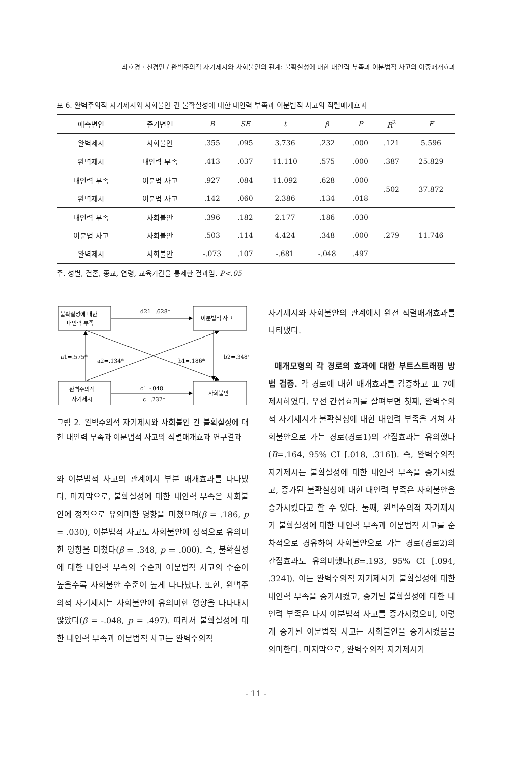최호경 · 신경민 / 완벽주의적 자기제시와 사회불안의 관계: 불확실성에 대한 내인력 부족과 이분법적 사고의 이중매개효과
표 6. 완벽주의적 자기제시와 사회불안 간 불확실성에 대한 내인력 부족과 이분법적 사고의 직렬매개효과
| 예측변인 | 준거변인 | B | SE | t | β | P | R<sup>2</sup> | F |
| --- | --- | --- | --- | --- | --- | --- | --- | --- |
| 완벽제시 | 사회불안 | .355 | .095 | 3.736 | .232 | .000 | .121 | 5.596 |
| 완벽제시 | 내인력 부족 | .413 | .037 | 11.110 | .575 | .000 | .387 | 25.829 |
| 내인력 부족 | 이분법 사고 | .927 | .084 | 11.092 | .628 | .000 | .502 | 37.872 |
| 완벽제시 | 이분법 사고 | .142 | .060 | 2.386 | .134 | .018 | | |
| 내인력 부족 | 사회불안 | .396 | .182 | 2.177 | .186 | .030 | .279 | 11.746 |
| 이분법 사고 | 사회불안 | .503 | .114 | 4.424 | .348 | .000 | | |
| 완벽제시 | 사회불안 | -.073 | .107 | -.681 | -.048 | .497 | | |
주. 성별, 결혼, 종교, 연령, 교육기간을 통제한 결과임. P<.05
불확실성에 대한
내인력 부족
이분법적 사고
완벽주의적
자기제시
사회불안
d21=.628*
a1=.575*
a2=.134*
b1=.186*
b2=.348*
c′=-.048
c=.232*
그림 2. 완벽주의적 자기제시와 사회불안 간 불확실성에 대한 내인력 부족과 이분법적 사고의 직렬매개효과 연구결과
와 이분법적 사고의 관계에서 부분 매개효과를 나타냈다. 마지막으로, 불확실성에 대한 내인력 부족은 사회불안에 정적으로 유의미한 영향을 미쳤으며(β = .186, p = .030), 이분법적 사고도 사회불안에 정적으로 유의미한 영향을 미쳤다(β = .348, p = .000). 즉, 불확실성에 대한 내인력 부족의 수준과 이분법적 사고의 수준이 높을수록 사회불안 수준이 높게 나타났다. 또한, 완벽주의적 자기제시는 사회불안에 유의미한 영향을 나타내지 않았다(β = -.048, p = .497). 따라서 불확실성에 대한 내인력 부족과 이분법적 사고는 완벽주의적
자기제시와 사회불안의 관계에서 완전 직렬매개효과를 나타냈다.
매개모형의 각 경로의 효과에 대한 부트스트래핑 방법 검증. 각 경로에 대한 매개효과를 검증하고 표 7에 제시하였다. 우선 간접효과를 살펴보면 첫째, 완벽주의적 자기제시가 불확실성에 대한 내인력 부족을 거쳐 사회불안으로 가는 경로(경로1)의 간접효과는 유의했다(B=.164, 95% CI [.018, .316]). 즉, 완벽주의적 자기제시는 불확실성에 대한 내인력 부족을 증가시켰고, 증가된 불확실성에 대한 내인력 부족은 사회불안을 증가시켰다고 할 수 있다. 둘째, 완벽주의적 자기제시가 불확실성에 대한 내인력 부족과 이분법적 사고를 순차적으로 경유하여 사회불안으로 가는 경로(경로2)의 간접효과도 유의미했다(B=.193, 95% CI [.094, .324]). 이는 완벽주의적 자기제시가 불확실성에 대한 내인력 부족을 증가시켰고, 증가된 불확실성에 대한 내인력 부족은 다시 이분법적 사고를 증가시켰으며, 이렇게 증가된 이분법적 사고는 사회불안을 증가시켰음을 의미한다. 마지막으로, 완벽주의적 자기제시가
- 11 -